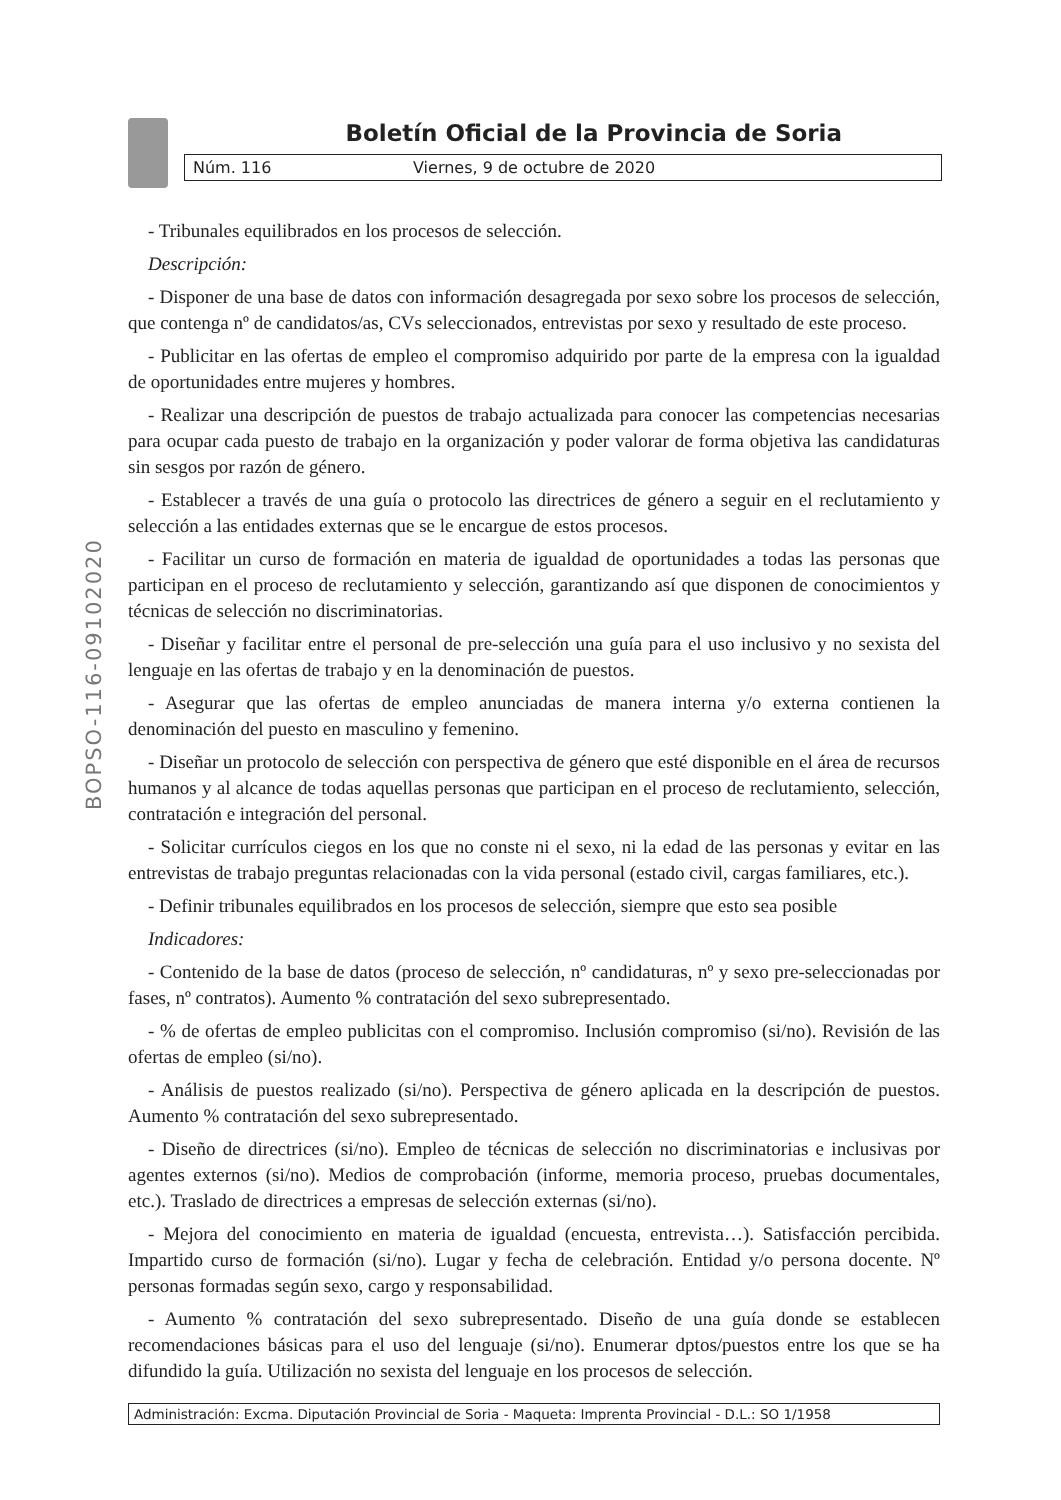Boletín Oficial de la Provincia de Soria
Núm. 116 Viernes, 9 de octubre de 2020
BOPSO-116-09102020
- Tribunales equilibrados en los procesos de selección.
Descripción:
- Disponer de una base de datos con información desagregada por sexo sobre los procesos de selección, que contenga nº de candidatos/as, CVs seleccionados, entrevistas por sexo y resultado de este proceso.
- Publicitar en las ofertas de empleo el compromiso adquirido por parte de la empresa con la igualdad de oportunidades entre mujeres y hombres.
- Realizar una descripción de puestos de trabajo actualizada para conocer las competencias necesarias para ocupar cada puesto de trabajo en la organización y poder valorar de forma objetiva las candidaturas sin sesgos por razón de género.
- Establecer a través de una guía o protocolo las directrices de género a seguir en el reclutamiento y selección a las entidades externas que se le encargue de estos procesos.
- Facilitar un curso de formación en materia de igualdad de oportunidades a todas las personas que participan en el proceso de reclutamiento y selección, garantizando así que disponen de conocimientos y técnicas de selección no discriminatorias.
- Diseñar y facilitar entre el personal de pre-selección una guía para el uso inclusivo y no sexista del lenguaje en las ofertas de trabajo y en la denominación de puestos.
- Asegurar que las ofertas de empleo anunciadas de manera interna y/o externa contienen la denominación del puesto en masculino y femenino.
- Diseñar un protocolo de selección con perspectiva de género que esté disponible en el área de recursos humanos y al alcance de todas aquellas personas que participan en el proceso de reclutamiento, selección, contratación e integración del personal.
- Solicitar currículos ciegos en los que no conste ni el sexo, ni la edad de las personas y evitar en las entrevistas de trabajo preguntas relacionadas con la vida personal (estado civil, cargas familiares, etc.).
- Definir tribunales equilibrados en los procesos de selección, siempre que esto sea posible
Indicadores:
- Contenido de la base de datos (proceso de selección, nº candidaturas, nº y sexo pre-seleccionadas por fases, nº contratos). Aumento % contratación del sexo subrepresentado.
- % de ofertas de empleo publicitas con el compromiso. Inclusión compromiso (si/no). Revisión de las ofertas de empleo (si/no).
- Análisis de puestos realizado (si/no). Perspectiva de género aplicada en la descripción de puestos. Aumento % contratación del sexo subrepresentado.
- Diseño de directrices (si/no). Empleo de técnicas de selección no discriminatorias e inclusivas por agentes externos (si/no). Medios de comprobación (informe, memoria proceso, pruebas documentales, etc.). Traslado de directrices a empresas de selección externas (si/no).
- Mejora del conocimiento en materia de igualdad (encuesta, entrevista…). Satisfacción percibida. Impartido curso de formación (si/no). Lugar y fecha de celebración. Entidad y/o persona docente. Nº personas formadas según sexo, cargo y responsabilidad.
- Aumento % contratación del sexo subrepresentado. Diseño de una guía donde se establecen recomendaciones básicas para el uso del lenguaje (si/no). Enumerar dptos/puestos entre los que se ha difundido la guía. Utilización no sexista del lenguaje en los procesos de selección.
Administración: Excma. Diputación Provincial de Soria - Maqueta: Imprenta Provincial - D.L.: SO 1/1958